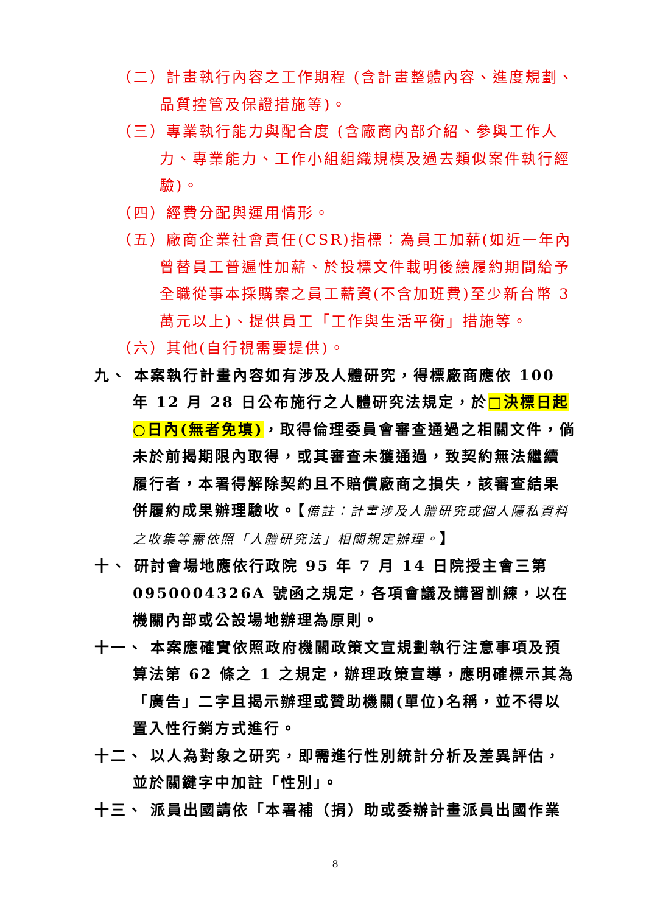（二）計畫執行內容之工作期程 (含計畫整體內容、進度規劃、品質控管及保證措施等)。
（三）專業執行能力與配合度 (含廠商內部介紹、參與工作人力、專業能力、工作小組組織規模及過去類似案件執行經驗)。
（四）經費分配與運用情形。
（五）廠商企業社會責任(CSR)指標：為員工加薪(如近一年內曾替員工普遍性加薪、於投標文件載明後續履約期間給予全職從事本採購案之員工薪資(不含加班費)至少新台幣 3 萬元以上)、提供員工「工作與生活平衡」措施等。
（六）其他(自行視需要提供)。
九、 本案執行計畫內容如有涉及人體研究，得標廠商應依 100 年 12 月 28 日公布施行之人體研究法規定，於□決標日起○日內(無者免填)，取得倫理委員會審查通過之相關文件，倘未於前揭期限內取得，或其審查未獲通過，致契約無法繼續履行者，本署得解除契約且不賠償廠商之損失，該審查結果併履約成果辦理驗收。【備註：計畫涉及人體研究或個人隱私資料之收集等需依照「人體研究法」相關規定辦理。】
十、 研討會場地應依行政院 95 年 7 月 14 日院授主會三第 0950004326A 號函之規定，各項會議及講習訓練，以在機關內部或公設場地辦理為原則。
十一、 本案應確實依照政府機關政策文宣規劃執行注意事項及預算法第 62 條之 1 之規定，辦理政策宣導，應明確標示其為「廣告」二字且揭示辦理或贊助機關(單位)名稱，並不得以置入性行銷方式進行。
十二、 以人為對象之研究，即需進行性別統計分析及差異評估，並於關鍵字中加註「性別」。
十三、 派員出國請依「本署補（捐）助或委辦計畫派員出國作業
8